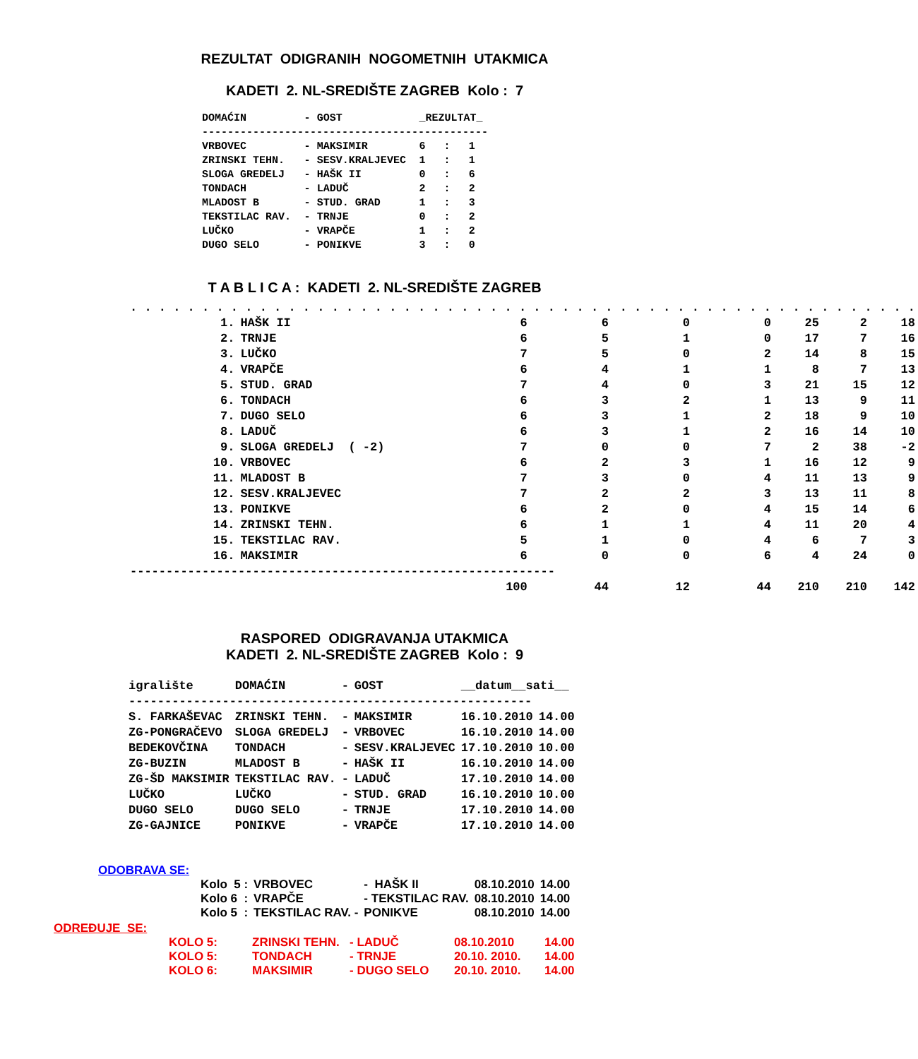REZULTAT ODIGRANIH NOGOMETNIH UTAKMICA
KADETI 2. NL-SREDIŠTE ZAGREB Kolo : 7
| DOMAĆIN | - | GOST | _REZULTAT_ | | |
| --- | --- | --- | --- | --- | --- |
| --------------------------------------------- | | | | | |
| VRBOVEC | - | MAKSIMIR | 6 | : | 1 |
| ZRINSKI TEHN. | - | SESV.KRALJEVEC | 1 | : | 1 |
| SLOGA GREDELJ | - | HAŠK II | 0 | : | 6 |
| TONDACH | - | LADUČ | 2 | : | 2 |
| MLADOST B | - | STUD. GRAD | 1 | : | 3 |
| TEKSTILAC RAV. | - | TRNJE | 0 | : | 2 |
| LUČKO | - | VRAPČE | 1 | : | 2 |
| DUGO SELO | - | PONIKVE | 3 | : | 0 |
T A B L I C A : KADETI 2. NL-SREDIŠTE ZAGREB
| . . . . . . . . . . . . . . . . . . . . . . . . . . . . . . . . . . . . . . . . . . . . . . . . . . . . . . . | | | | | | | | |
| 1. | HAŠK II | 6 | 6 | 0 | 0 | 25 | 2 | 18 |
| 2. | TRNJE | 6 | 5 | 1 | 0 | 17 | 7 | 16 |
| 3. | LUČKO | 7 | 5 | 0 | 2 | 14 | 8 | 15 |
| 4. | VRAPČE | 6 | 4 | 1 | 1 | 8 | 7 | 13 |
| 5. | STUD. GRAD | 7 | 4 | 0 | 3 | 21 | 15 | 12 |
| 6. | TONDACH | 6 | 3 | 2 | 1 | 13 | 9 | 11 |
| 7. | DUGO SELO | 6 | 3 | 1 | 2 | 18 | 9 | 10 |
| 8. | LADUČ | 6 | 3 | 1 | 2 | 16 | 14 | 10 |
| 9. | SLOGA GREDELJ ( -2) | 7 | 0 | 0 | 7 | 2 | 38 | -2 |
| 10. | VRBOVEC | 6 | 2 | 3 | 1 | 16 | 12 | 9 |
| 11. | MLADOST B | 7 | 3 | 0 | 4 | 11 | 13 | 9 |
| 12. | SESV.KRALJEVEC | 7 | 2 | 2 | 3 | 13 | 11 | 8 |
| 13. | PONIKVE | 6 | 2 | 0 | 4 | 15 | 14 | 6 |
| 14. | ZRINSKI TEHN. | 6 | 1 | 1 | 4 | 11 | 20 | 4 |
| 15. | TEKSTILAC RAV. | 5 | 1 | 0 | 4 | 6 | 7 | 3 |
| 16. | MAKSIMIR | 6 | 0 | 0 | 6 | 4 | 24 | 0 |
| ----------------------------------------------------------- | | | | | | | | |
| | | 100 | 44 | 12 | 44 | 210 | 210 | 142 |
RASPORED ODIGRAVANJA UTAKMICA
KADETI 2. NL-SREDIŠTE ZAGREB Kolo : 9
| igralište | DOMAĆIN | - | GOST | __datum__sati__ | |
| --- | --- | --- | --- | --- | --- |
| -------------------------------------------------------- | | | | | |
| S. FARKAŠEVAC | ZRINSKI TEHN. | - | MAKSIMIR | 16.10.2010 | 14.00 |
| ZG-PONGRAČEVO | SLOGA GREDELJ | - | VRBOVEC | 16.10.2010 | 14.00 |
| BEDEKOVČINA | TONDACH | - | SESV.KRALJEVEC | 17.10.2010 | 10.00 |
| ZG-BUZIN | MLADOST B | - | HAŠK II | 16.10.2010 | 14.00 |
| ZG-ŠD MAKSIMIR | TEKSTILAC RAV. | - | LADUČ | 17.10.2010 | 14.00 |
| LUČKO | LUČKO | - | STUD. GRAD | 16.10.2010 | 10.00 |
| DUGO SELO | DUGO SELO | - | TRNJE | 17.10.2010 | 14.00 |
| ZG-GAJNICE | PONIKVE | - | VRAPČE | 17.10.2010 | 14.00 |
ODOBRAVA SE:
| Kolo 5 : | VRBOVEC | - HAŠK II | 08.10.2010 | 14.00 |
| Kolo 6 : | VRAPČE | - TEKSTILAC RAV. | 08.10.2010 | 14.00 |
| Kolo 5 : | TEKSTILAC RAV. - | PONIKVE | 08.10.2010 | 14.00 |
ODREĐUJE SE:
| KOLO 5: | ZRINSKI TEHN. | - LADUČ | 08.10.2010 | 14.00 |
| KOLO 5: | TONDACH | - TRNJE | 20.10. 2010. | 14.00 |
| KOLO 6: | MAKSIMIR | - DUGO SELO | 20.10. 2010. | 14.00 |